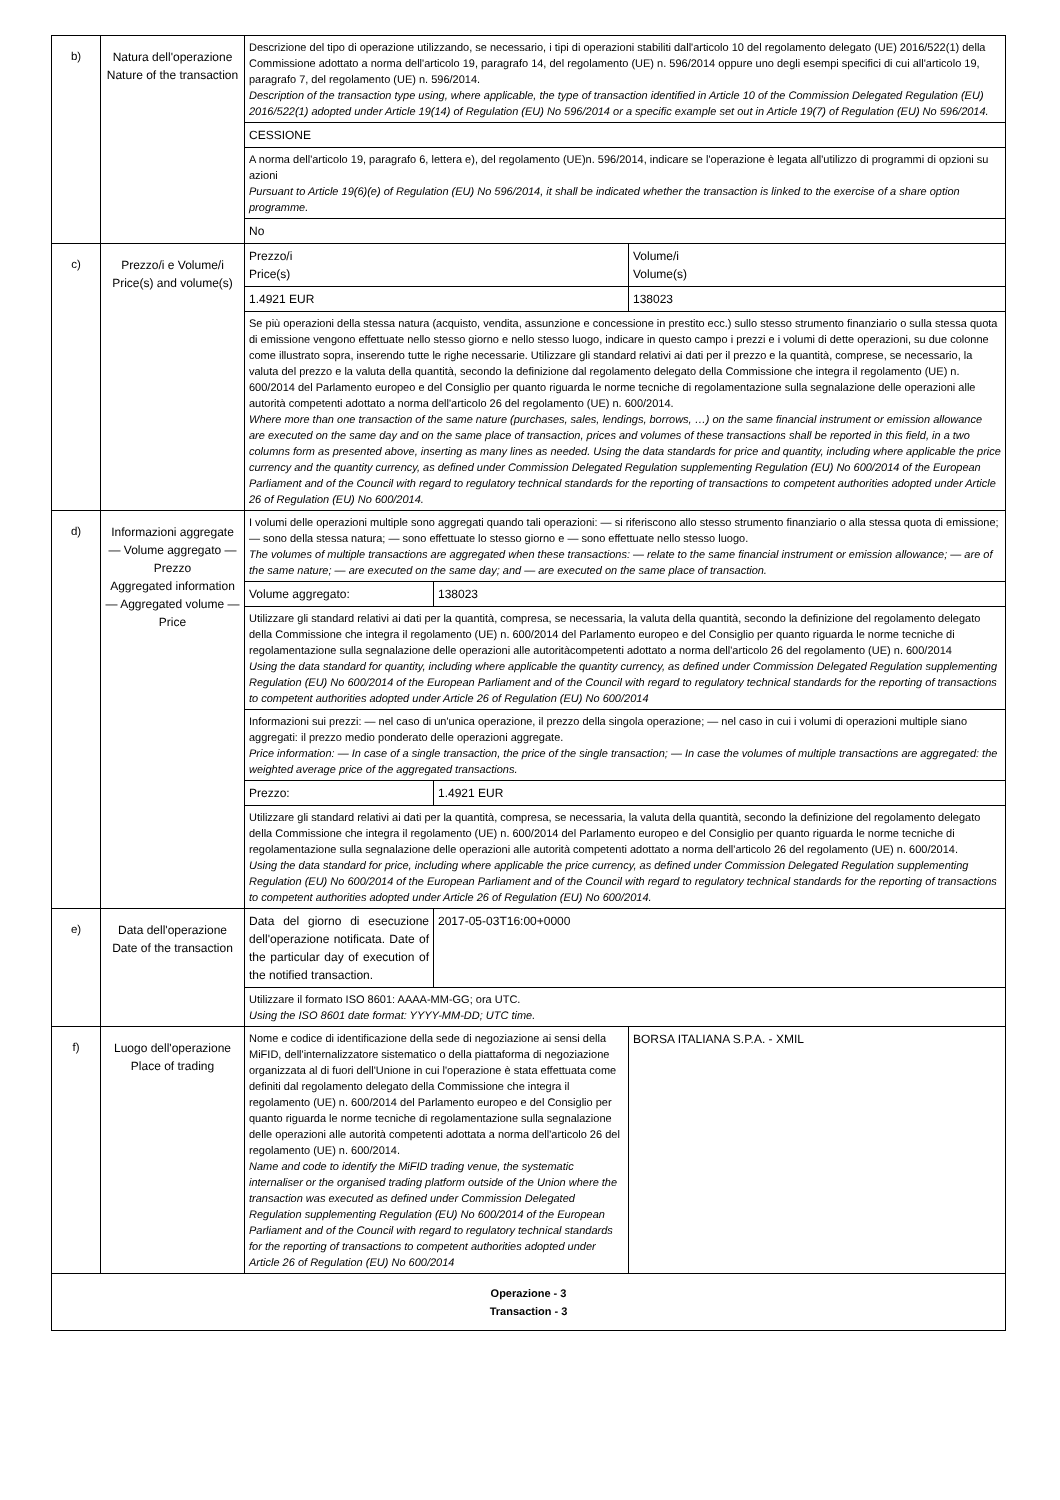| b) | Natura dell'operazione Nature of the transaction | Descrizione del tipo di operazione utilizzando, se necessario, i tipi di operazioni stabiliti dall'articolo 10 del regolamento delegato (UE) 2016/522(1) della Commissione adottato a norma dell'articolo 19, paragrafo 14, del regolamento (UE) n. 596/2014 oppure uno degli esempi specifici di cui all'articolo 19, paragrafo 7, del regolamento (UE) n. 596/2014. Description of the transaction type using, where applicable, the type of transaction identified in Article 10 of the Commission Delegated Regulation (EU) 2016/522(1) adopted under Article 19(14) of Regulation (EU) No 596/2014 or a specific example set out in Article 19(7) of Regulation (EU) No 596/2014. | |
| | | CESSIONE | |
| | | A norma dell'articolo 19, paragrafo 6, lettera e), del regolamento (UE)n. 596/2014, indicare se l'operazione è legata all'utilizzo di programmi di opzioni su azioni Pursuant to Article 19(6)(e) of Regulation (EU) No 596/2014, it shall be indicated whether the transaction is linked to the exercise of a share option programme. | |
| | | No | |
| c) | Prezzo/i e Volume/i Price(s) and volume(s) | Prezzo/i Price(s) | Volume/i Volume(s) |
| | | 1.4921 EUR | 138023 |
| | | Se più operazioni della stessa natura (acquisto, vendita, assunzione e concessione in prestito ecc.) sullo stesso strumento finanziario o sulla stessa quota di emissione vengono effettuate nello stesso giorno e nello stesso luogo, indicare in questo campo i prezzi e i volumi di dette operazioni, su due colonne come illustrato sopra, inserendo tutte le righe necessarie. Utilizzare gli standard relativi ai dati per il prezzo e la quantità, comprese, se necessario, la valuta del prezzo e la valuta della quantità, secondo la definizione dal regolamento delegato della Commissione che integra il regolamento (UE) n. 600/2014 del Parlamento europeo e del Consiglio per quanto riguarda le norme tecniche di regolamentazione sulla segnalazione delle operazioni alle autorità competenti adottato a norma dell'articolo 26 del regolamento (UE) n. 600/2014. Where more than one transaction of the same nature (purchases, sales, lendings, borrows, …) on the same financial instrument or emission allowance are executed on the same day and on the same place of transaction, prices and volumes of these transactions shall be reported in this field, in a two columns form as presented above, inserting as many lines as needed. Using the data standards for price and quantity, including where applicable the price currency and the quantity currency, as defined under Commission Delegated Regulation supplementing Regulation (EU) No 600/2014 of the European Parliament and of the Council with regard to regulatory technical standards for the reporting of transactions to competent authorities adopted under Article 26 of Regulation (EU) No 600/2014. | |
| d) | Informazioni aggregate — Volume aggregato — Prezzo Aggregated information — Aggregated volume — Price | / I volumi delle operazioni multiple sono aggregati quando tali operazioni: — si riferiscono allo stesso strumento finanziario o alla stessa quota di emissione; — sono della stessa natura; — sono effettuate lo stesso giorno e — sono effettuate nello stesso luogo. The volumes of multiple transactions are aggregated when these transactions: — relate to the same financial instrument or emission allowance; — are of the same nature; — are executed on the same day; and — are executed on the same place of transaction. / / / Volume aggregato: / 138023 / / Utilizzare gli standard relativi ai dati per la quantità, compresa, se necessaria, la valuta della quantità, secondo la definizione del regolamento delegato della Commissione che integra il regolamento (UE) n. 600/2014 del Parlamento europeo e del Consiglio per quanto riguarda le norme tecniche di regolamentazione sulla segnalazione delle operazioni alle autoritàcompetenti adottato a norma dell'articolo 26 del regolamento (UE) n. 600/2014 Using the data standard for quantity, including where applicable the quantity currency, as defined under Commission Delegated Regulation supplementing Regulation (EU) No 600/2014 of the European Parliament and of the Council with regard to regulatory technical standards for the reporting of transactions to competent authorities adopted under Article 26 of Regulation (EU) No 600/2014 / / / Informazioni sui prezzi: — nel caso di un'unica operazione, il prezzo della singola operazione; — nel caso in cui i volumi di operazioni multiple siano aggregati: il prezzo medio ponderato delle operazioni aggregate. Price information: — In case of a single transaction, the price of the single transaction; — In case the volumes of multiple transactions are aggregated: the weighted average price of the aggregated transactions. / / / Prezzo: / 1.4921 EUR / / Utilizzare gli standard relativi ai dati per la quantità, compresa, se necessaria, la valuta della quantità, secondo la definizione del regolamento delegato della Commissione che integra il regolamento (UE) n. 600/2014 del Parlamento europeo e del Consiglio per quanto riguarda le norme tecniche di regolamentazione sulla segnalazione delle operazioni alle autorità competenti adottato a norma dell'articolo 26 del regolamento (UE) n. 600/2014. Using the data standard for price, including where applicable the price currency, as defined under Commission Delegated Regulation supplementing Regulation (EU) No 600/2014 of the European Parliament and of the Council with regard to regulatory technical standards for the reporting of transactions to competent authorities adopted under Article 26 of Regulation (EU) No 600/2014. / / | |
| e) | Data dell'operazione Date of the transaction | / Data del giorno di esecuzione dell'operazione notificata. Date of the particular day of execution of the notified transaction. / 2017-05-03T16:00+0000 / / Utilizzare il formato ISO 8601: AAAA-MM-GG; ora UTC. Using the ISO 8601 date format: YYYY-MM-DD; UTC time. / / | |
| f) | Luogo dell'operazione Place of trading | Nome e codice di identificazione della sede di negoziazione ai sensi della MiFID, dell'internalizzatore sistematico o della piattaforma di negoziazione organizzata al di fuori dell'Unione in cui l'operazione è stata effettuata come definiti dal regolamento delegato della Commissione che integra il regolamento (UE) n. 600/2014 del Parlamento europeo e del Consiglio per quanto riguarda le norme tecniche di regolamentazione sulla segnalazione delle operazioni alle autorità competenti adottata a norma dell'articolo 26 del regolamento (UE) n. 600/2014. Name and code to identify the MiFID trading venue, the systematic internaliser or the organised trading platform outside of the Union where the transaction was executed as defined under Commission Delegated Regulation supplementing Regulation (EU) No 600/2014 of the European Parliament and of the Council with regard to regulatory technical standards for the reporting of transactions to competent authorities adopted under Article 26 of Regulation (EU) No 600/2014 | BORSA ITALIANA S.P.A. - XMIL |
| Operazione - 3 Transaction - 3 | | | |